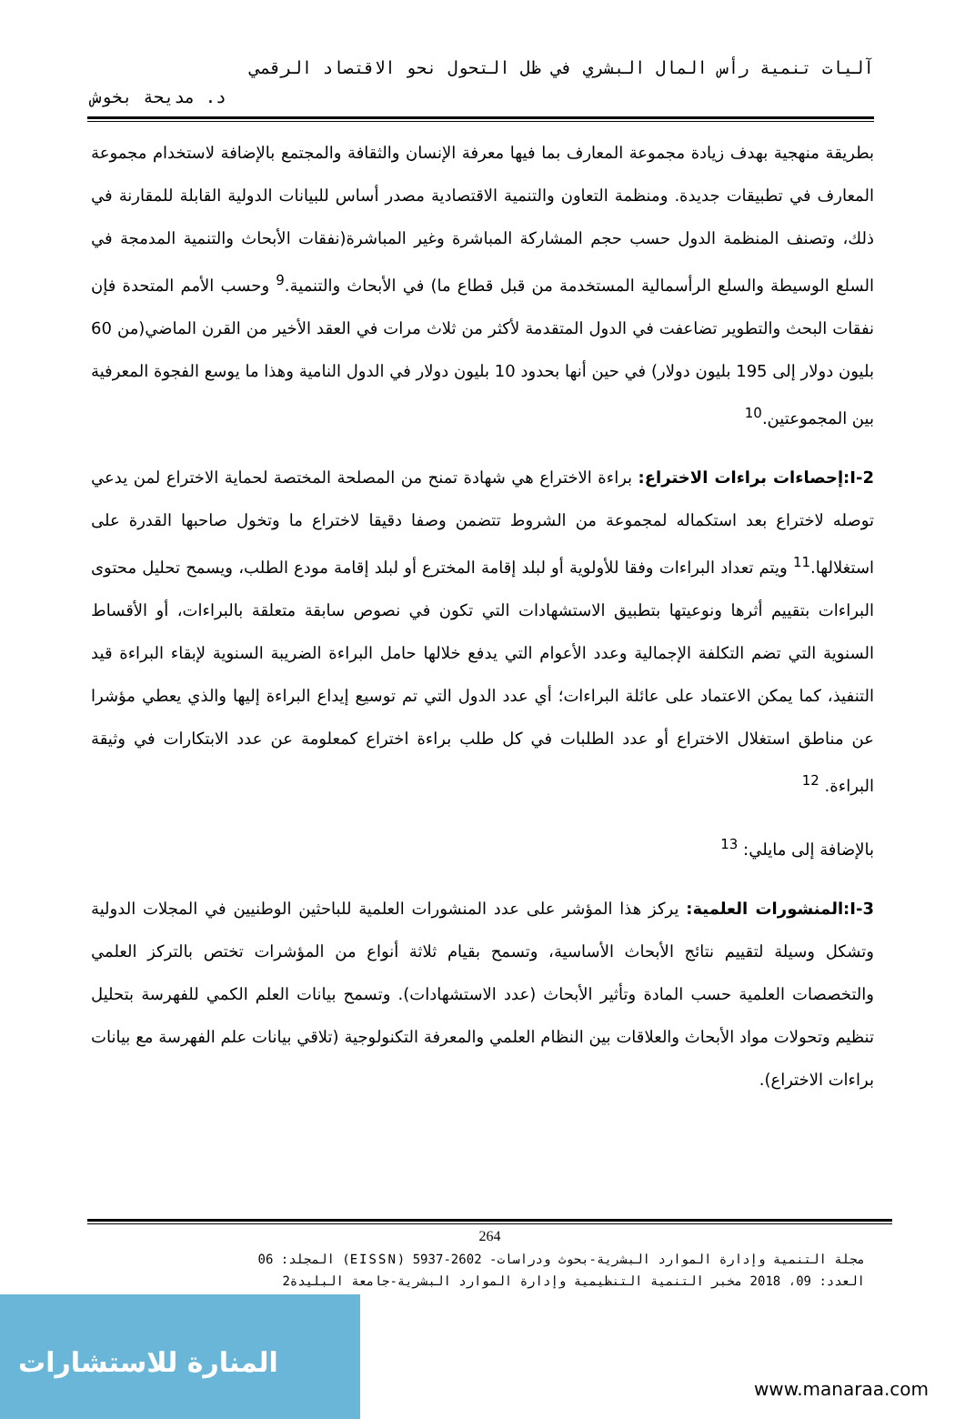آليات تنمية رأس المال البشري في ظل التحول نحو الاقتصاد الرقمي
د. مديحة بخوش
بطريقة منهجية بهدف زيادة مجموعة المعارف بما فيها معرفة الإنسان والثقافة والمجتمع بالإضافة لاستخدام مجموعة المعارف في تطبيقات جديدة. ومنظمة التعاون والتنمية الاقتصادية مصدر أساس للبيانات الدولية القابلة للمقارنة في ذلك، وتصنف المنظمة الدول حسب حجم المشاركة المباشرة وغير المباشرة(نفقات الأبحاث والتنمية المدمجة في السلع الوسيطة والسلع الرأسمالية المستخدمة من قبل قطاع ما) في الأبحاث والتنمية.<sup>9</sup> وحسب الأمم المتحدة فإن نفقات البحث والتطوير تضاعفت في الدول المتقدمة لأكثر من ثلاث مرات في العقد الأخير من القرن الماضي(من 60 بليون دولار إلى 195 بليون دولار) في حين أنها بحدود 10 بليون دولار في الدول النامية وهذا ما يوسع الفجوة المعرفية بين المجموعتين.<sup>10</sup>
I-2:إحصاءات براءات الاختراع: براءة الاختراع هي شهادة تمنح من المصلحة المختصة لحماية الاختراع لمن يدعي توصله لاختراع بعد استكماله لمجموعة من الشروط تتضمن وصفا دقيقا لاختراع ما وتخول صاحبها القدرة على استغلالها.<sup>11</sup> ويتم تعداد البراءات وفقا للأولوية أو لبلد إقامة المخترع أو لبلد إقامة مودع الطلب، ويسمح تحليل محتوى البراءات بتقييم أثرها ونوعيتها بتطبيق الاستشهادات التي تكون في نصوص سابقة متعلقة بالبراءات، أو الأقساط السنوية التي تضم التكلفة الإجمالية وعدد الأعوام التي يدفع خلالها حامل البراءة الضريبة السنوية لإبقاء البراءة قيد التنفيذ، كما يمكن الاعتماد على عائلة البراءات؛ أي عدد الدول التي تم توسيع إيداع البراءة إليها والذي يعطي مؤشرا عن مناطق استغلال الاختراع أو عدد الطلبات في كل طلب براءة اختراع كمعلومة عن عدد الابتكارات في وثيقة البراءة. <sup>12</sup>
بالإضافة إلى مايلي: <sup>13</sup>
I-3:المنشورات العلمية: يركز هذا المؤشر على عدد المنشورات العلمية للباحثين الوطنيين في المجلات الدولية وتشكل وسيلة لتقييم نتائج الأبحاث الأساسية، وتسمح بقيام ثلاثة أنواع من المؤشرات تختص بالتركز العلمي والتخصصات العلمية حسب المادة وتأثير الأبحاث (عدد الاستشهادات). وتسمح بيانات العلم الكمي للفهرسة بتحليل تنظيم وتحولات مواد الأبحاث والعلاقات بين النظام العلمي والمعرفة التكنولوجية (تلاقي بيانات علم الفهرسة مع بيانات براءات الاختراع).
264
مجلة التنمية وإدارة الموارد البشرية-بحوث ودراسات- 2602-5937 (EISSN) المجلد: 06
العدد: 09، 2018 مخبر التنمية التنظيمية وإدارة الموارد البشرية-جامعة البليدة2
المنارة للاستشارات
www.manaraa.com